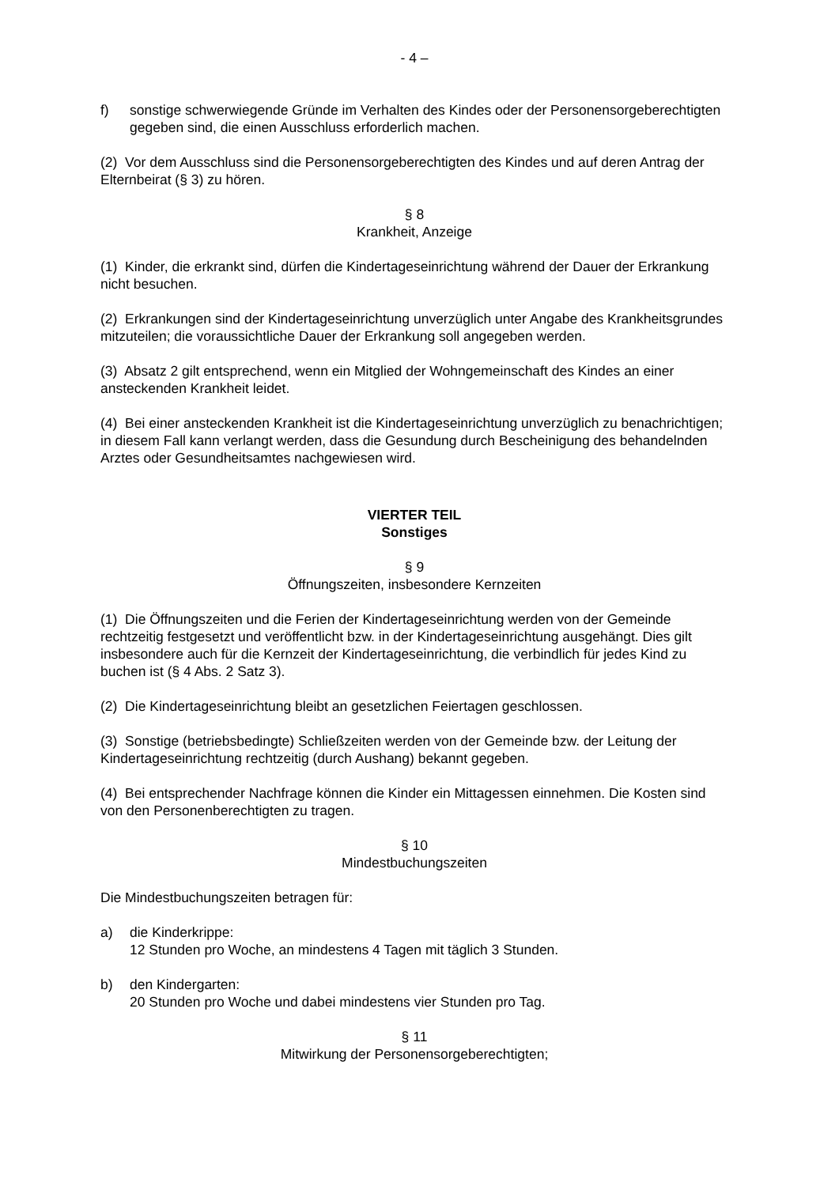- 4 –
f) sonstige schwerwiegende Gründe im Verhalten des Kindes oder der Personensorgeberechtigten gegeben sind, die einen Ausschluss erforderlich machen.
(2) Vor dem Ausschluss sind die Personensorgeberechtigten des Kindes und auf deren Antrag der Elternbeirat (§ 3) zu hören.
§ 8
Krankheit, Anzeige
(1) Kinder, die erkrankt sind, dürfen die Kindertageseinrichtung während der Dauer der Erkrankung nicht besuchen.
(2) Erkrankungen sind der Kindertageseinrichtung unverzüglich unter Angabe des Krankheitsgrundes mitzuteilen; die voraussichtliche Dauer der Erkrankung soll angegeben werden.
(3) Absatz 2 gilt entsprechend, wenn ein Mitglied der Wohngemeinschaft des Kindes an einer ansteckenden Krankheit leidet.
(4) Bei einer ansteckenden Krankheit ist die Kindertageseinrichtung unverzüglich zu benachrichtigen; in diesem Fall kann verlangt werden, dass die Gesundung durch Bescheinigung des behandelnden Arztes oder Gesundheitsamtes nachgewiesen wird.
VIERTER TEIL
Sonstiges
§ 9
Öffnungszeiten, insbesondere Kernzeiten
(1) Die Öffnungszeiten und die Ferien der Kindertageseinrichtung werden von der Gemeinde rechtzeitig festgesetzt und veröffentlicht bzw. in der Kindertageseinrichtung ausgehängt. Dies gilt insbesondere auch für die Kernzeit der Kindertageseinrichtung, die verbindlich für jedes Kind zu buchen ist (§ 4 Abs. 2 Satz 3).
(2) Die Kindertageseinrichtung bleibt an gesetzlichen Feiertagen geschlossen.
(3) Sonstige (betriebsbedingte) Schließzeiten werden von der Gemeinde bzw. der Leitung der Kindertageseinrichtung rechtzeitig (durch Aushang) bekannt gegeben.
(4) Bei entsprechender Nachfrage können die Kinder ein Mittagessen einnehmen. Die Kosten sind von den Personenberechtigten zu tragen.
§ 10
Mindestbuchungszeiten
Die Mindestbuchungszeiten betragen für:
a) die Kinderkrippe:
12 Stunden pro Woche, an mindestens 4 Tagen mit täglich 3 Stunden.
b) den Kindergarten:
20 Stunden pro Woche und dabei mindestens vier Stunden pro Tag.
§ 11
Mitwirkung der Personensorgeberechtigten;